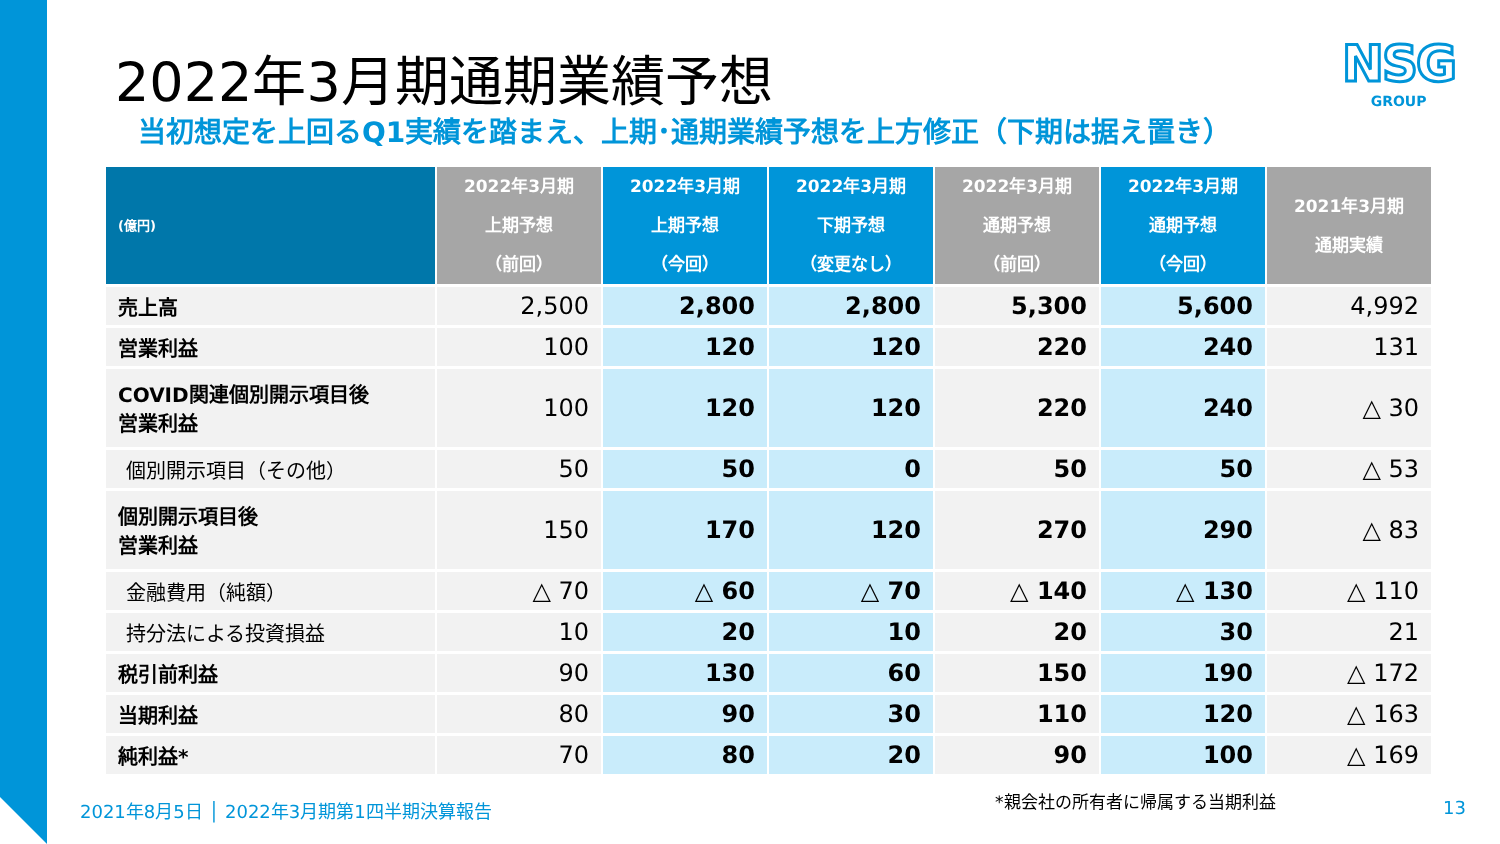2022年3月期通期業績予想
NSG
GROUP
当初想定を上回るQ1実績を踏まえ、上期･通期業績予想を上方修正（下期は据え置き）
| (億円) | 2022年3月期 上期予想 （前回） | 2022年3月期 上期予想 （今回） | 2022年3月期 下期予想 （変更なし） | 2022年3月期 通期予想 （前回） | 2022年3月期 通期予想 （今回） | 2021年3月期 通期実績 |
| --- | --- | --- | --- | --- | --- | --- |
| 売上高 | 2,500 | 2,800 | 2,800 | 5,300 | 5,600 | 4,992 |
| 営業利益 | 100 | 120 | 120 | 220 | 240 | 131 |
| COVID関連個別開示項目後 営業利益 | 100 | 120 | 120 | 220 | 240 | △ 30 |
| 個別開示項目（その他） | 50 | 50 | 0 | 50 | 50 | △ 53 |
| 個別開示項目後 営業利益 | 150 | 170 | 120 | 270 | 290 | △ 83 |
| 金融費用（純額） | △ 70 | △ 60 | △ 70 | △ 140 | △ 130 | △ 110 |
| 持分法による投資損益 | 10 | 20 | 10 | 20 | 30 | 21 |
| 税引前利益 | 90 | 130 | 60 | 150 | 190 | △ 172 |
| 当期利益 | 80 | 90 | 30 | 110 | 120 | △ 163 |
| 純利益* | 70 | 80 | 20 | 90 | 100 | △ 169 |
*親会社の所有者に帰属する当期利益
2021年8月5日 │ 2022年3月期第1四半期決算報告
13